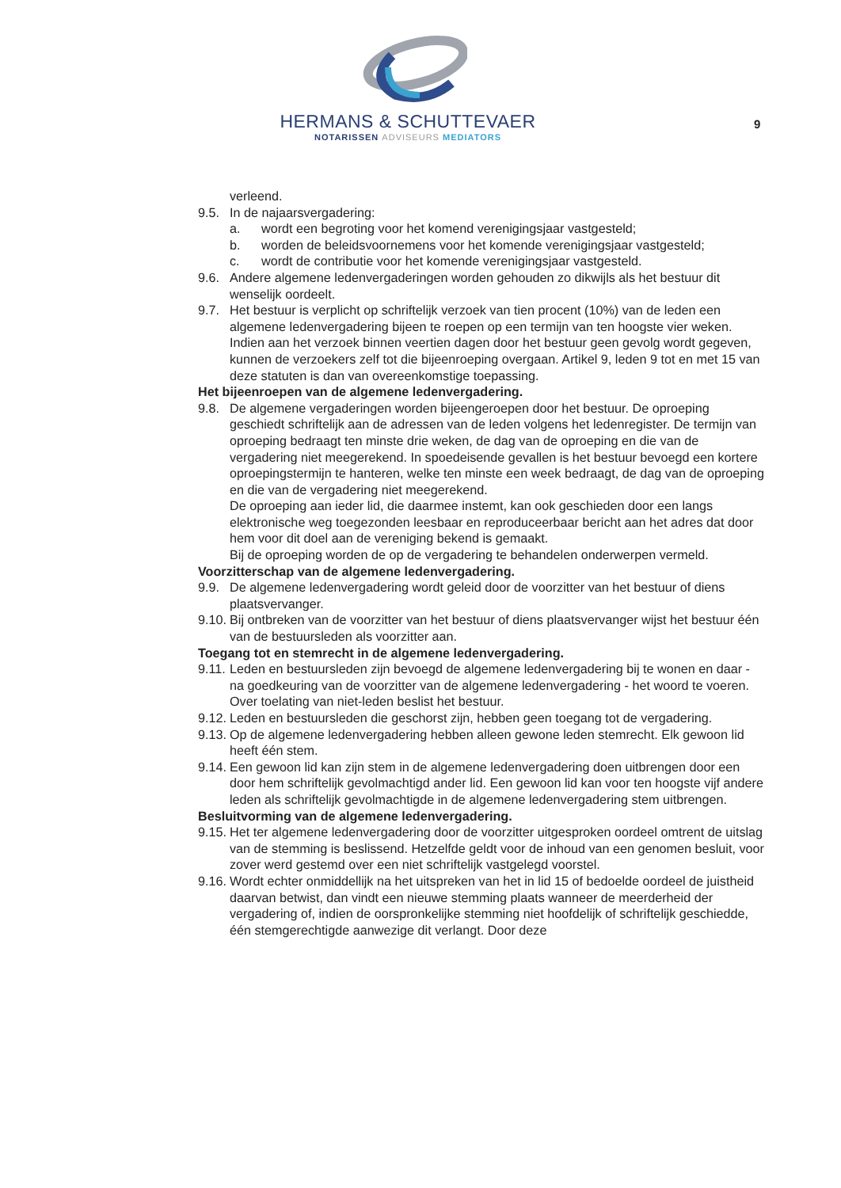HERMANS & SCHUTTEVAER
NOTARISSEN ADVISEURS MEDIATORS
9
verleend.
9.5. In de najaarsvergadering:
a. wordt een begroting voor het komend verenigingsjaar vastgesteld;
b. worden de beleidsvoornemens voor het komende verenigingsjaar vastgesteld;
c. wordt de contributie voor het komende verenigingsjaar vastgesteld.
9.6. Andere algemene ledenvergaderingen worden gehouden zo dikwijls als het bestuur dit wenselijk oordeelt.
9.7. Het bestuur is verplicht op schriftelijk verzoek van tien procent (10%) van de leden een algemene ledenvergadering bijeen te roepen op een termijn van ten hoogste vier weken. Indien aan het verzoek binnen veertien dagen door het bestuur geen gevolg wordt gegeven, kunnen de verzoekers zelf tot die bijeenroeping overgaan. Artikel 9, leden 9 tot en met 15 van deze statuten is dan van overeenkomstige toepassing.
Het bijeenroepen van de algemene ledenvergadering.
9.8. De algemene vergaderingen worden bijeengeroepen door het bestuur. De oproeping geschiedt schriftelijk aan de adressen van de leden volgens het ledenregister. De termijn van oproeping bedraagt ten minste drie weken, de dag van de oproeping en die van de vergadering niet meegerekend. In spoedeisende gevallen is het bestuur bevoegd een kortere oproepingstermijn te hanteren, welke ten minste een week bedraagt, de dag van de oproeping en die van de vergadering niet meegerekend.
De oproeping aan ieder lid, die daarmee instemt, kan ook geschieden door een langs elektronische weg toegezonden leesbaar en reproduceerbaar bericht aan het adres dat door hem voor dit doel aan de vereniging bekend is gemaakt.
Bij de oproeping worden de op de vergadering te behandelen onderwerpen vermeld.
Voorzitterschap van de algemene ledenvergadering.
9.9. De algemene ledenvergadering wordt geleid door de voorzitter van het bestuur of diens plaatsvervanger.
9.10. Bij ontbreken van de voorzitter van het bestuur of diens plaatsvervanger wijst het bestuur één van de bestuursleden als voorzitter aan.
Toegang tot en stemrecht in de algemene ledenvergadering.
9.11. Leden en bestuursleden zijn bevoegd de algemene ledenvergadering bij te wonen en daar - na goedkeuring van de voorzitter van de algemene ledenvergadering - het woord te voeren. Over toelating van niet-leden beslist het bestuur.
9.12. Leden en bestuursleden die geschorst zijn, hebben geen toegang tot de vergadering.
9.13. Op de algemene ledenvergadering hebben alleen gewone leden stemrecht. Elk gewoon lid heeft één stem.
9.14. Een gewoon lid kan zijn stem in de algemene ledenvergadering doen uitbrengen door een door hem schriftelijk gevolmachtigd ander lid. Een gewoon lid kan voor ten hoogste vijf andere leden als schriftelijk gevolmachtigde in de algemene ledenvergadering stem uitbrengen.
Besluitvorming van de algemene ledenvergadering.
9.15. Het ter algemene ledenvergadering door de voorzitter uitgesproken oordeel omtrent de uitslag van de stemming is beslissend. Hetzelfde geldt voor de inhoud van een genomen besluit, voor zover werd gestemd over een niet schriftelijk vastgelegd voorstel.
9.16. Wordt echter onmiddellijk na het uitspreken van het in lid 15 of bedoelde oordeel de juistheid daarvan betwist, dan vindt een nieuwe stemming plaats wanneer de meerderheid der vergadering of, indien de oorspronkelijke stemming niet hoofdelijk of schriftelijk geschiedde, één stemgerechtigde aanwezige dit verlangt. Door deze